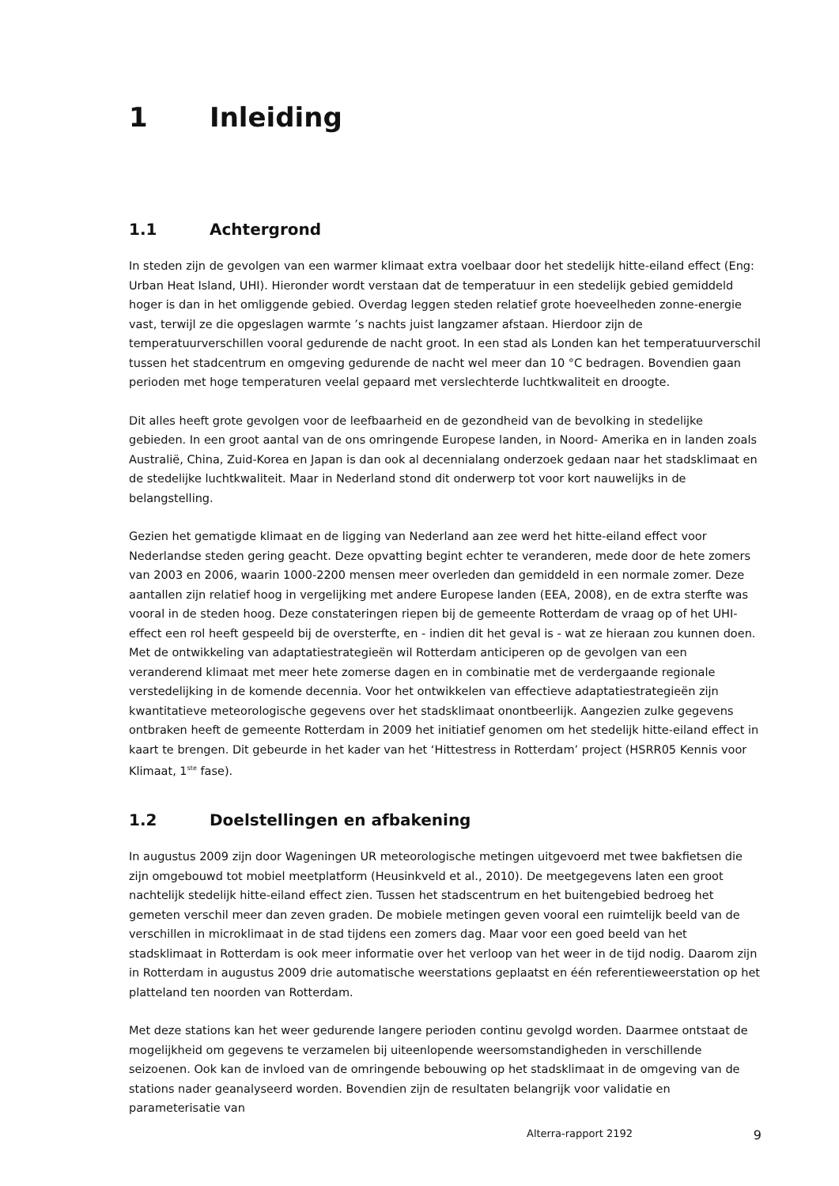1 Inleiding
1.1 Achtergrond
In steden zijn de gevolgen van een warmer klimaat extra voelbaar door het stedelijk hitte-eiland effect (Eng: Urban Heat Island, UHI). Hieronder wordt verstaan dat de temperatuur in een stedelijk gebied gemiddeld hoger is dan in het omliggende gebied. Overdag leggen steden relatief grote hoeveelheden zonne-energie vast, terwijl ze die opgeslagen warmte ’s nachts juist langzamer afstaan. Hierdoor zijn de temperatuurverschillen vooral gedurende de nacht groot. In een stad als Londen kan het temperatuurverschil tussen het stadcentrum en omgeving gedurende de nacht wel meer dan 10 °C bedragen. Bovendien gaan perioden met hoge temperaturen veelal gepaard met verslechterde luchtkwaliteit en droogte.
Dit alles heeft grote gevolgen voor de leefbaarheid en de gezondheid van de bevolking in stedelijke gebieden. In een groot aantal van de ons omringende Europese landen, in Noord- Amerika en in landen zoals Australië, China, Zuid-Korea en Japan is dan ook al decennialang onderzoek gedaan naar het stadsklimaat en de stedelijke luchtkwaliteit. Maar in Nederland stond dit onderwerp tot voor kort nauwelijks in de belangstelling.
Gezien het gematigde klimaat en de ligging van Nederland aan zee werd het hitte-eiland effect voor Nederlandse steden gering geacht. Deze opvatting begint echter te veranderen, mede door de hete zomers van 2003 en 2006, waarin 1000-2200 mensen meer overleden dan gemiddeld in een normale zomer. Deze aantallen zijn relatief hoog in vergelijking met andere Europese landen (EEA, 2008), en de extra sterfte was vooral in de steden hoog. Deze constateringen riepen bij de gemeente Rotterdam de vraag op of het UHI-effect een rol heeft gespeeld bij de oversterfte, en - indien dit het geval is - wat ze hieraan zou kunnen doen. Met de ontwikkeling van adaptatiestrategieën wil Rotterdam anticiperen op de gevolgen van een veranderend klimaat met meer hete zomerse dagen en in combinatie met de verdergaande regionale verstedelijking in de komende decennia. Voor het ontwikkelen van effectieve adaptatiestrategieën zijn kwantitatieve meteorologische gegevens over het stadsklimaat onontbeerlijk. Aangezien zulke gegevens ontbraken heeft de gemeente Rotterdam in 2009 het initiatief genomen om het stedelijk hitte-eiland effect in kaart te brengen. Dit gebeurde in het kader van het ‘Hittestress in Rotterdam’ project (HSRR05 Kennis voor Klimaat, 1<sup>ste</sup> fase).
1.2 Doelstellingen en afbakening
In augustus 2009 zijn door Wageningen UR meteorologische metingen uitgevoerd met twee bakfietsen die zijn omgebouwd tot mobiel meetplatform (Heusinkveld et al., 2010). De meetgegevens laten een groot nachtelijk stedelijk hitte-eiland effect zien. Tussen het stadscentrum en het buitengebied bedroeg het gemeten verschil meer dan zeven graden. De mobiele metingen geven vooral een ruimtelijk beeld van de verschillen in microklimaat in de stad tijdens een zomers dag. Maar voor een goed beeld van het stadsklimaat in Rotterdam is ook meer informatie over het verloop van het weer in de tijd nodig. Daarom zijn in Rotterdam in augustus 2009 drie automatische weerstations geplaatst en één referentieweerstation op het platteland ten noorden van Rotterdam.
Met deze stations kan het weer gedurende langere perioden continu gevolgd worden. Daarmee ontstaat de mogelijkheid om gegevens te verzamelen bij uiteenlopende weersomstandigheden in verschillende seizoenen. Ook kan de invloed van de omringende bebouwing op het stadsklimaat in de omgeving van de stations nader geanalyseerd worden. Bovendien zijn de resultaten belangrijk voor validatie en parameterisatie van
Alterra-rapport 2192 9